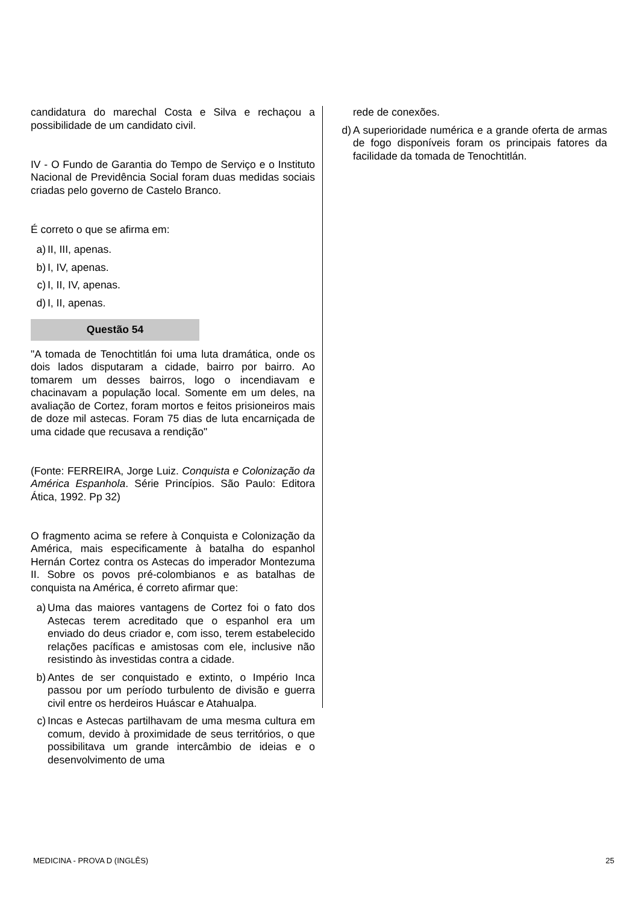candidatura do marechal Costa e Silva e rechaçou a possibilidade de um candidato civil.
IV - O Fundo de Garantia do Tempo de Serviço e o Instituto Nacional de Previdência Social foram duas medidas sociais criadas pelo governo de Castelo Branco.
É correto o que se afirma em:
a) II, III, apenas.
b) I, IV, apenas.
c) I, II, IV, apenas.
d) I, II, apenas.
Questão 54
"A tomada de Tenochtitlán foi uma luta dramática, onde os dois lados disputaram a cidade, bairro por bairro. Ao tomarem um desses bairros, logo o incendiavam e chacinavam a população local. Somente em um deles, na avaliação de Cortez, foram mortos e feitos prisioneiros mais de doze mil astecas. Foram 75 dias de luta encarniçada de uma cidade que recusava a rendição"
(Fonte: FERREIRA, Jorge Luiz. Conquista e Colonização da América Espanhola. Série Princípios. São Paulo: Editora Ática, 1992. Pp 32)
O fragmento acima se refere à Conquista e Colonização da América, mais especificamente à batalha do espanhol Hernán Cortez contra os Astecas do imperador Montezuma II. Sobre os povos pré-colombianos e as batalhas de conquista na América, é correto afirmar que:
a) Uma das maiores vantagens de Cortez foi o fato dos Astecas terem acreditado que o espanhol era um enviado do deus criador e, com isso, terem estabelecido relações pacíficas e amistosas com ele, inclusive não resistindo às investidas contra a cidade.
b) Antes de ser conquistado e extinto, o Império Inca passou por um período turbulento de divisão e guerra civil entre os herdeiros Huáscar e Atahualpa.
c) Incas e Astecas partilhavam de uma mesma cultura em comum, devido à proximidade de seus territórios, o que possibilitava um grande intercâmbio de ideias e o desenvolvimento de uma
rede de conexões.
d) A superioridade numérica e a grande oferta de armas de fogo disponíveis foram os principais fatores da facilidade da tomada de Tenochtitlán.
MEDICINA - PROVA D (INGLÊS) 25